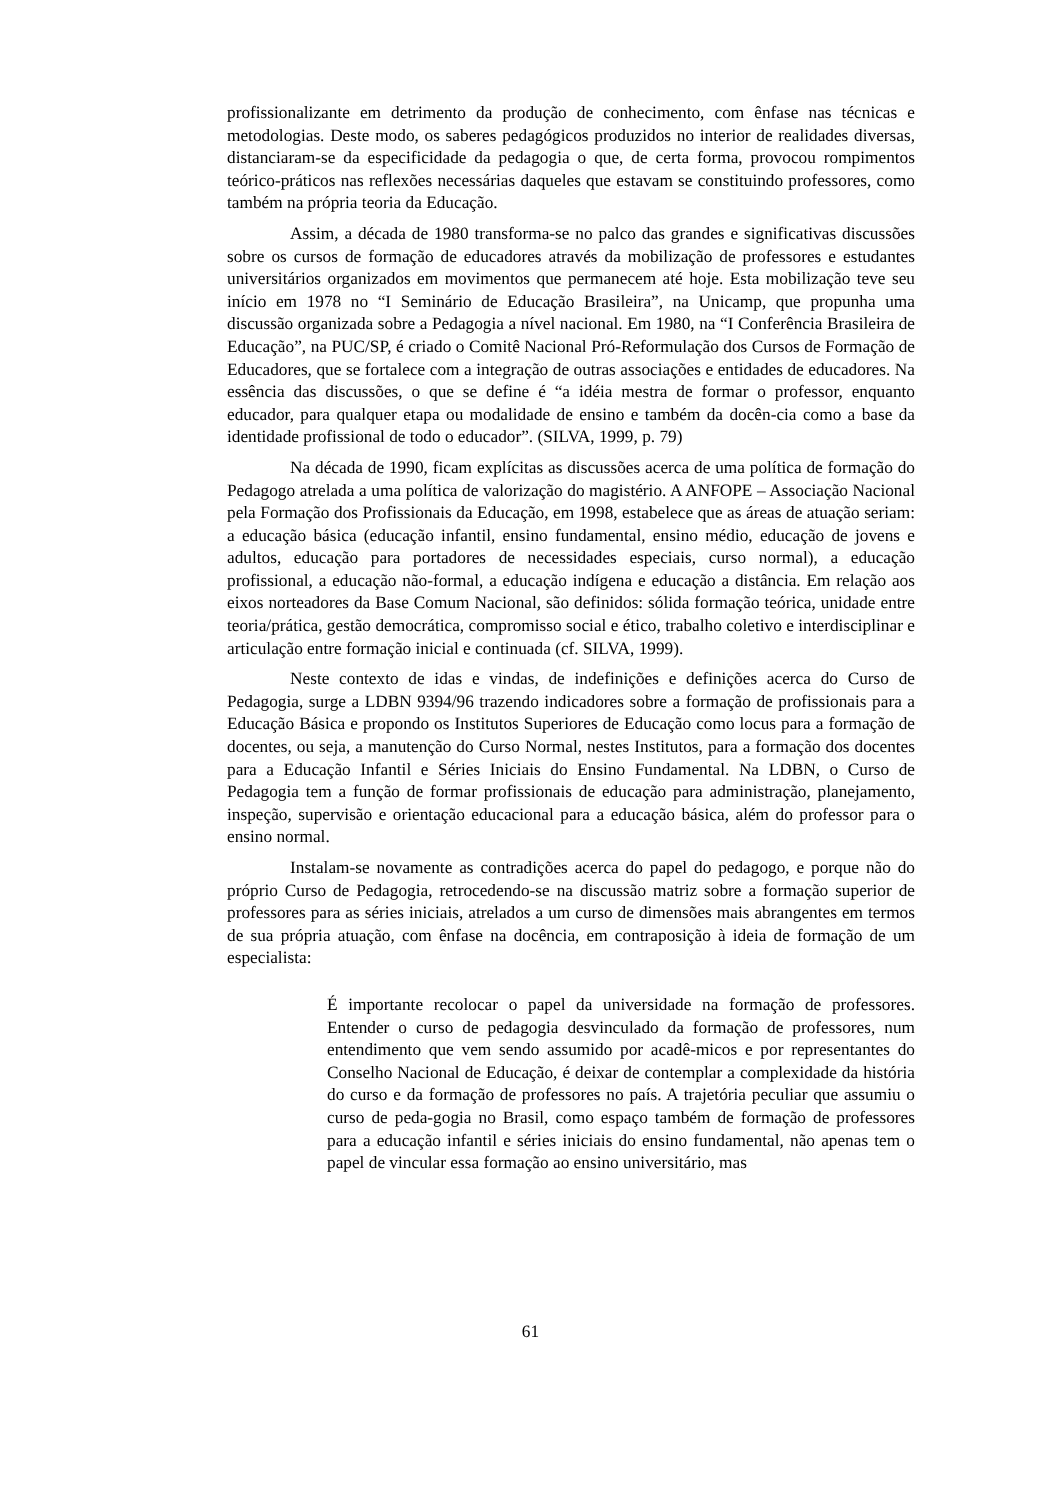profissionalizante em detrimento da produção de conhecimento, com ênfase nas técnicas e metodologias. Deste modo, os saberes pedagógicos produzidos no interior de realidades diversas, distanciaram-se da especificidade da pedagogia o que, de certa forma, provocou rompimentos teórico-práticos nas reflexões necessárias daqueles que estavam se constituindo professores, como também na própria teoria da Educação.
Assim, a década de 1980 transforma-se no palco das grandes e significativas discussões sobre os cursos de formação de educadores através da mobilização de professores e estudantes universitários organizados em movimentos que permanecem até hoje. Esta mobilização teve seu início em 1978 no “I Seminário de Educação Brasileira”, na Unicamp, que propunha uma discussão organizada sobre a Pedagogia a nível nacional. Em 1980, na “I Conferência Brasileira de Educação”, na PUC/SP, é criado o Comitê Nacional Pró-Reformulação dos Cursos de Formação de Educadores, que se fortalece com a integração de outras associações e entidades de educadores. Na essência das discussões, o que se define é “a idéia mestra de formar o professor, enquanto educador, para qualquer etapa ou modalidade de ensino e também da docên-cia como a base da identidade profissional de todo o educador”. (SILVA, 1999, p. 79)
Na década de 1990, ficam explícitas as discussões acerca de uma política de formação do Pedagogo atrelada a uma política de valorização do magistério. A ANFOPE – Associação Nacional pela Formação dos Profissionais da Educação, em 1998, estabelece que as áreas de atuação seriam: a educação básica (educação infantil, ensino fundamental, ensino médio, educação de jovens e adultos, educação para portadores de necessidades especiais, curso normal), a educação profissional, a educação não-formal, a educação indígena e educação a distância. Em relação aos eixos norteadores da Base Comum Nacional, são definidos: sólida formação teórica, unidade entre teoria/prática, gestão democrática, compromisso social e ético, trabalho coletivo e interdisciplinar e articulação entre formação inicial e continuada (cf. SILVA, 1999).
Neste contexto de idas e vindas, de indefinições e definições acerca do Curso de Pedagogia, surge a LDBN 9394/96 trazendo indicadores sobre a formação de profissionais para a Educação Básica e propondo os Institutos Superiores de Educação como locus para a formação de docentes, ou seja, a manutenção do Curso Normal, nestes Institutos, para a formação dos docentes para a Educação Infantil e Séries Iniciais do Ensino Fundamental. Na LDBN, o Curso de Pedagogia tem a função de formar profissionais de educação para administração, planejamento, inspeção, supervisão e orientação educacional para a educação básica, além do professor para o ensino normal.
Instalam-se novamente as contradições acerca do papel do pedagogo, e porque não do próprio Curso de Pedagogia, retrocedendo-se na discussão matriz sobre a formação superior de professores para as séries iniciais, atrelados a um curso de dimensões mais abrangentes em termos de sua própria atuação, com ênfase na docência, em contraposição à ideia de formação de um especialista:
É importante recolocar o papel da universidade na formação de professores. Entender o curso de pedagogia desvinculado da formação de professores, num entendimento que vem sendo assumido por acadê-micos e por representantes do Conselho Nacional de Educação, é deixar de contemplar a complexidade da história do curso e da formação de professores no país. A trajetória peculiar que assumiu o curso de peda-gogia no Brasil, como espaço também de formação de professores para a educação infantil e séries iniciais do ensino fundamental, não apenas tem o papel de vincular essa formação ao ensino universitário, mas
61